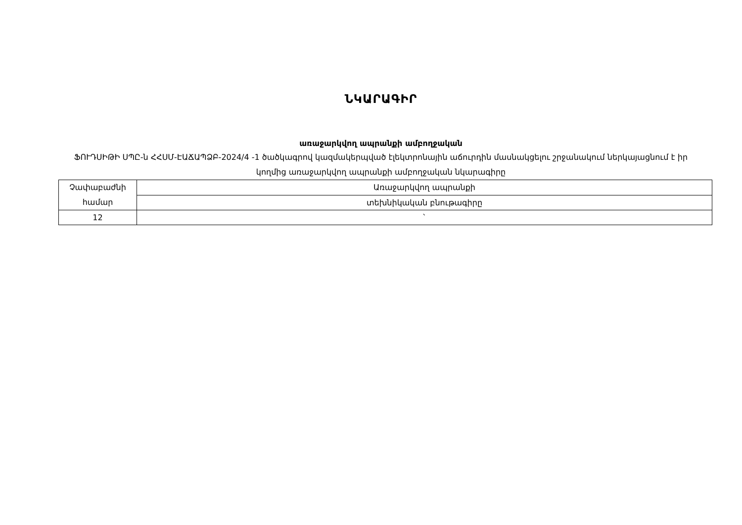ՆԿԱՐԱԳԻՐ
առաջարկվող ապրանքի ամբողջական
ՖՈՒԴՍԻԹԻ ՍՊԸ-ն ՀՀՍՄ-ԷԱՃԱՊՁԲ-2024/4 -1 ծածկագրով կազմակերպված էլեկտրոնային աճուրդին մասնակցելու շրջանակում ներկայացնում է իր կողմից առաջարկվող ապրանքի ամբողջական նկարագիրը
| Չափաբաժնի համար | Առաջարկվող ապրանքի |
| | տեխնիկական բնութագիրը |
| 12 | ` |